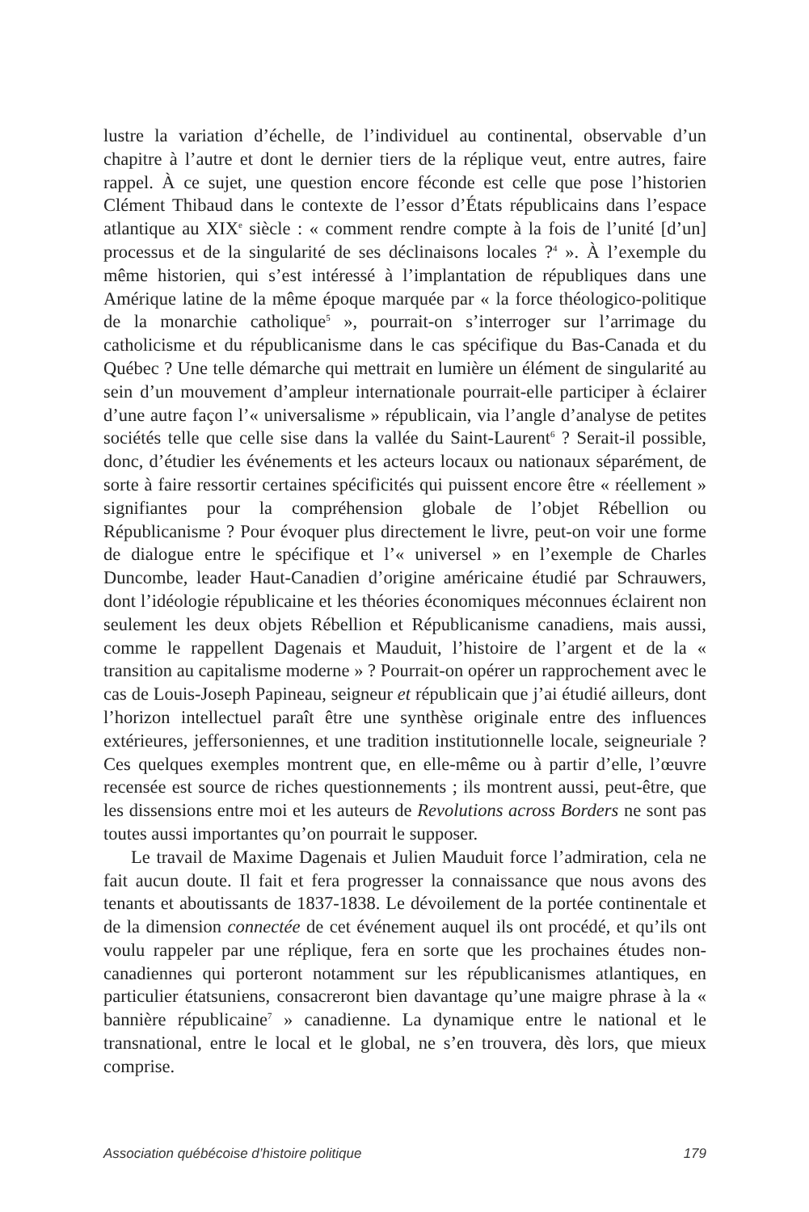lustre la variation d’échelle, de l’individuel au continental, observable d’un chapitre à l’autre et dont le dernier tiers de la réplique veut, entre autres, faire rappel. À ce sujet, une question encore féconde est celle que pose l’historien Clément Thibaud dans le contexte de l’essor d’États républicains dans l’espace atlantique au XIX<sup>e</sup> siècle : « comment rendre compte à la fois de l’unité [d’un] processus et de la singularité de ses déclinaisons locales ?<sup>4</sup> ». À l’exemple du même historien, qui s’est intéressé à l’implantation de républiques dans une Amérique latine de la même époque marquée par « la force théologico-politique de la monarchie catholique<sup>5</sup> », pourrait-on s’interroger sur l’arrimage du catholicisme et du républicanisme dans le cas spécifique du Bas-Canada et du Québec ? Une telle démarche qui mettrait en lumière un élément de singularité au sein d’un mouvement d’ampleur internationale pourrait-elle participer à éclairer d’une autre façon l’« universalisme » républicain, via l’angle d’analyse de petites sociétés telle que celle sise dans la vallée du Saint-Laurent<sup>6</sup> ? Serait-il possible, donc, d’étudier les événements et les acteurs locaux ou nationaux séparément, de sorte à faire ressortir certaines spécificités qui puissent encore être « réellement » signifiantes pour la compréhension globale de l’objet Rébellion ou Républicanisme ? Pour évoquer plus directement le livre, peut-on voir une forme de dialogue entre le spécifique et l’« universel » en l’exemple de Charles Duncombe, leader Haut-Canadien d’origine américaine étudié par Schrauwers, dont l’idéologie républicaine et les théories économiques méconnues éclairent non seulement les deux objets Rébellion et Républicanisme canadiens, mais aussi, comme le rappellent Dagenais et Mauduit, l’histoire de l’argent et de la « transition au capitalisme moderne » ? Pourrait-on opérer un rapprochement avec le cas de Louis-Joseph Papineau, seigneur et républicain que j’ai étudié ailleurs, dont l’horizon intellectuel paraît être une synthèse originale entre des influences extérieures, jeffersoniennes, et une tradition institutionnelle locale, seigneuriale ? Ces quelques exemples montrent que, en elle-même ou à partir d’elle, l’œuvre recensée est source de riches questionnements ; ils montrent aussi, peut-être, que les dissensions entre moi et les auteurs de Revolutions across Borders ne sont pas toutes aussi importantes qu’on pourrait le supposer.
Le travail de Maxime Dagenais et Julien Mauduit force l’admiration, cela ne fait aucun doute. Il fait et fera progresser la connaissance que nous avons des tenants et aboutissants de 1837-1838. Le dévoilement de la portée continentale et de la dimension connectée de cet événement auquel ils ont procédé, et qu’ils ont voulu rappeler par une réplique, fera en sorte que les prochaines études non-canadiennes qui porteront notamment sur les républicanismes atlantiques, en particulier étatsuniens, consacreront bien davantage qu’une maigre phrase à la « bannière républicaine<sup>7</sup> » canadienne. La dynamique entre le national et le transnational, entre le local et le global, ne s’en trouvera, dès lors, que mieux comprise.
Association québécoise d’histoire politique 179